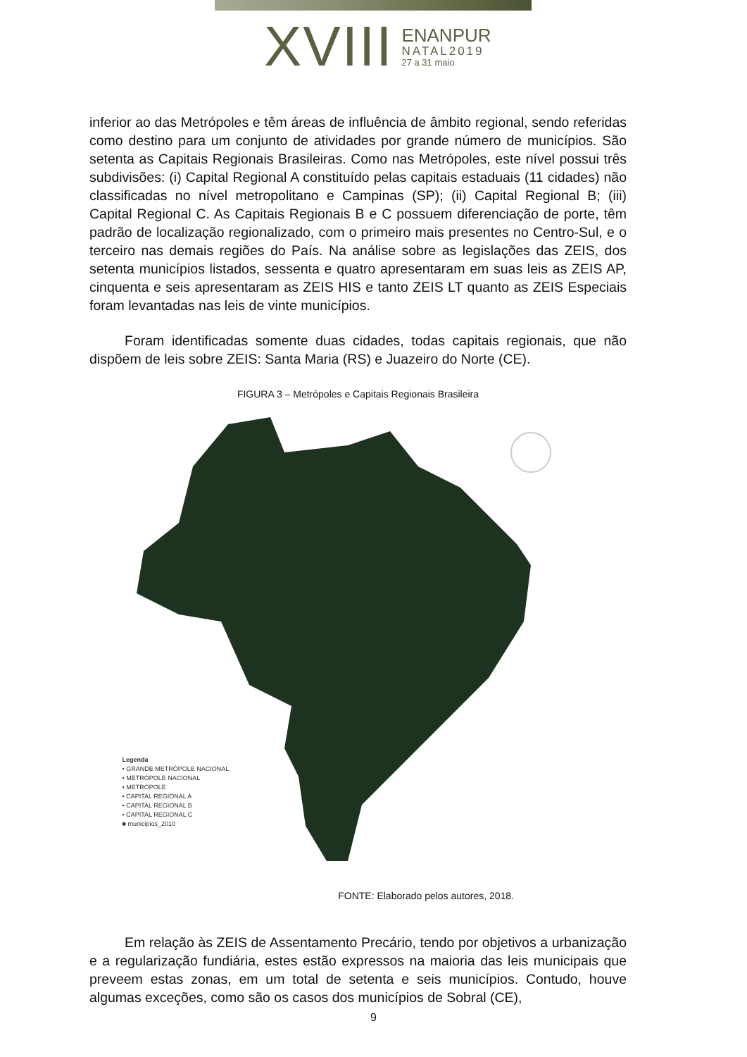XVIII
ENANPUR
NATAL2019
27 a 31 maio
inferior ao das Metrópoles e têm áreas de influência de âmbito regional, sendo referidas como destino para um conjunto de atividades por grande número de municípios. São setenta as Capitais Regionais Brasileiras. Como nas Metrópoles, este nível possui três subdivisões: (i) Capital Regional A constituído pelas capitais estaduais (11 cidades) não classificadas no nível metropolitano e Campinas (SP); (ii) Capital Regional B; (iii) Capital Regional C. As Capitais Regionais B e C possuem diferenciação de porte, têm padrão de localização regionalizado, com o primeiro mais presentes no Centro-Sul, e o terceiro nas demais regiões do País. Na análise sobre as legislações das ZEIS, dos setenta municípios listados, sessenta e quatro apresentaram em suas leis as ZEIS AP, cinquenta e seis apresentaram as ZEIS HIS e tanto ZEIS LT quanto as ZEIS Especiais foram levantadas nas leis de vinte municípios.
Foram identificadas somente duas cidades, todas capitais regionais, que não dispõem de leis sobre ZEIS: Santa Maria (RS) e Juazeiro do Norte (CE).
FIGURA 3 – Metrópoles e Capitais Regionais Brasileira
Legenda
• GRANDE METRÓPOLE NACIONAL
• METRÓPOLE NACIONAL
• METRÓPOLE
• CAPITAL REGIONAL A
• CAPITAL REGIONAL B
• CAPITAL REGIONAL C
■ municipios_2010
FONTE: Elaborado pelos autores, 2018.
Em relação às ZEIS de Assentamento Precário, tendo por objetivos a urbanização e a regularização fundiária, estes estão expressos na maioria das leis municipais que preveem estas zonas, em um total de setenta e seis municípios. Contudo, houve algumas exceções, como são os casos dos municípios de Sobral (CE),
9